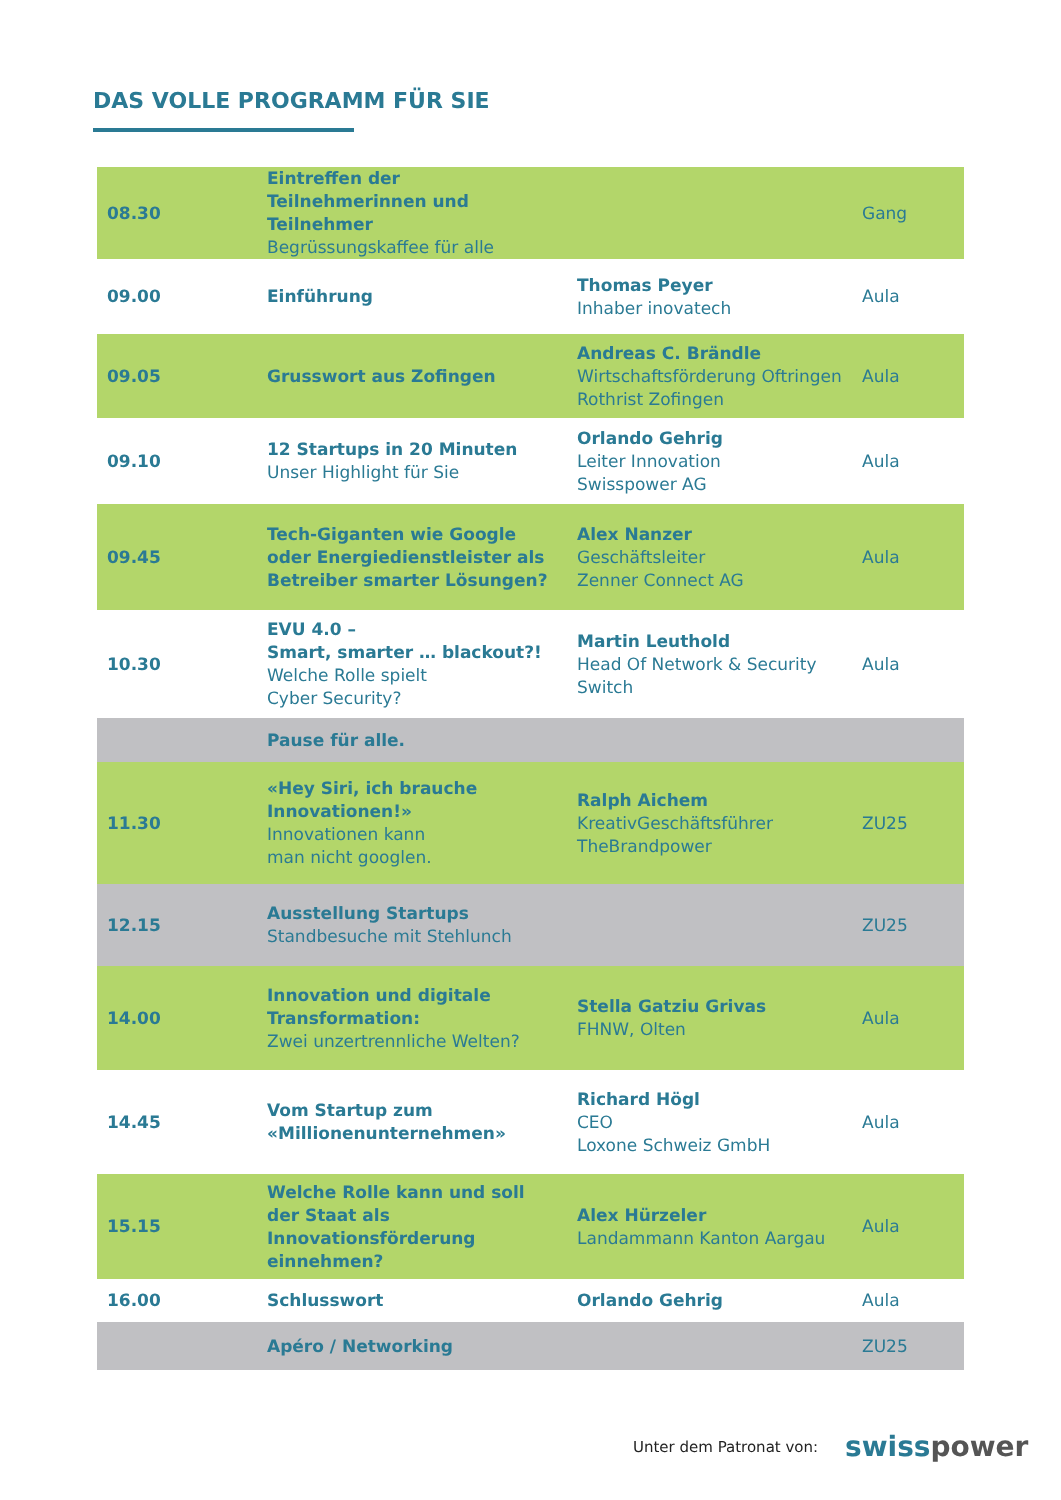DAS VOLLE PROGRAMM FÜR SIE
| 08.30 | Eintreffen der Teilnehmerinnen und Teilnehmer Begrüssungskaffee für alle | | Gang |
| 09.00 | Einführung | Thomas Peyer Inhaber inovatech | Aula |
| 09.05 | Grusswort aus Zofingen | Andreas C. Brändle Wirtschaftsförderung Oftringen Rothrist Zofingen | Aula |
| 09.10 | 12 Startups in 20 Minuten Unser Highlight für Sie | Orlando Gehrig Leiter Innovation Swisspower AG | Aula |
| 09.45 | Tech-Giganten wie Google oder Energiedienstleister als Betreiber smarter Lösungen? | Alex Nanzer Geschäftsleiter Zenner Connect AG | Aula |
| 10.30 | EVU 4.0 – Smart, smarter … blackout?! Welche Rolle spielt Cyber Security? | Martin Leuthold Head Of Network & Security Switch | Aula |
| | Pause für alle. | | |
| 11.30 | «Hey Siri, ich brauche Innovationen!» Innovationen kann man nicht googlen. | Ralph Aichem KreativGeschäftsführer TheBrandpower | ZU25 |
| 12.15 | Ausstellung Startups Standbesuche mit Stehlunch | | ZU25 |
| 14.00 | Innovation und digitale Transformation: Zwei unzertrennliche Welten? | Stella Gatziu Grivas FHNW, Olten | Aula |
| 14.45 | Vom Startup zum «Millionenunternehmen» | Richard Högl CEO Loxone Schweiz GmbH | Aula |
| 15.15 | Welche Rolle kann und soll der Staat als Innovationsförderung einnehmen? | Alex Hürzeler Landammann Kanton Aargau | Aula |
| 16.00 | Schlusswort | Orlando Gehrig | Aula |
| | Apéro / Networking | | ZU25 |
Unter dem Patronat von: swisspower